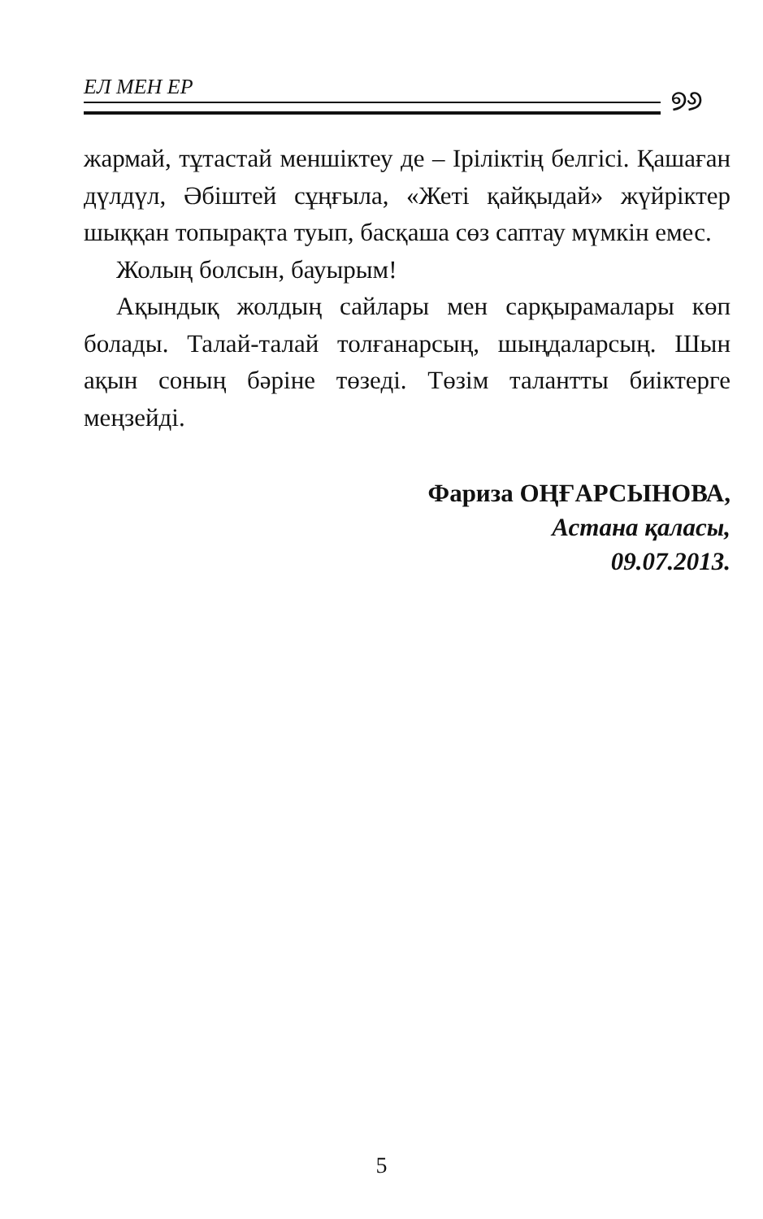ЕЛ МЕН ЕР ୭୬
жармай, тұтастай меншіктеу де – Іріліктің белгісі. Қашаған дүлдүл, Әбіштей сұңғыла, «Жеті қайқыдай» жүйріктер шыққан топырақта туып, басқаша сөз саптау мүмкін емес.
Жолың болсын, бауырым!
Ақындық жолдың сайлары мен сарқырамалары көп болады. Талай-талай толғанарсың, шыңдаларсың. Шын ақын соның бәріне төзеді. Төзім талантты биіктерге меңзейді.
Фариза ОҢҒАРСЫНОВА,
Астана қаласы,
09.07.2013.
5